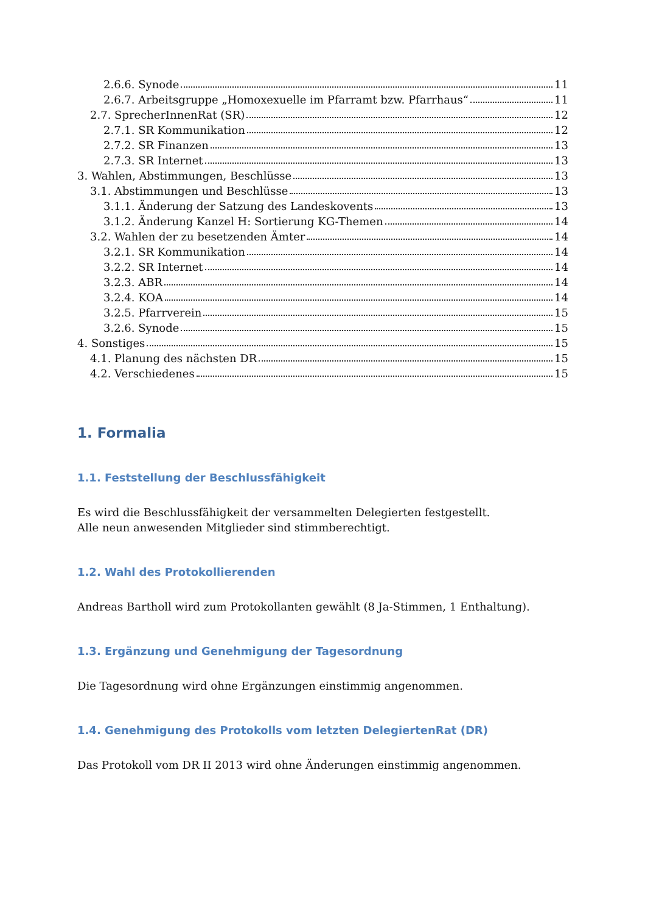2.6.6. Synode 11
2.6.7. Arbeitsgruppe „Homoxexuelle im Pfarramt bzw. Pfarrhaus“ 11
2.7. SprecherInnenRat (SR) 12
2.7.1. SR Kommunikation 12
2.7.2. SR Finanzen 13
2.7.3. SR Internet 13
3. Wahlen, Abstimmungen, Beschlüsse 13
3.1. Abstimmungen und Beschlüsse 13
3.1.1. Änderung der Satzung des Landeskovents 13
3.1.2. Änderung Kanzel H: Sortierung KG-Themen 14
3.2. Wahlen der zu besetzenden Ämter 14
3.2.1. SR Kommunikation 14
3.2.2. SR Internet 14
3.2.3. ABR 14
3.2.4. KOA 14
3.2.5. Pfarrverein 15
3.2.6. Synode 15
4. Sonstiges 15
4.1. Planung des nächsten DR 15
4.2. Verschiedenes 15
1. Formalia
1.1. Feststellung der Beschlussfähigkeit
Es wird die Beschlussfähigkeit der versammelten Delegierten festgestellt.
Alle neun anwesenden Mitglieder sind stimmberechtigt.
1.2. Wahl des Protokollierenden
Andreas Bartholl wird zum Protokollanten gewählt (8 Ja-Stimmen, 1 Enthaltung).
1.3. Ergänzung und Genehmigung der Tagesordnung
Die Tagesordnung wird ohne Ergänzungen einstimmig angenommen.
1.4. Genehmigung des Protokolls vom letzten DelegiertenRat (DR)
Das Protokoll vom DR II 2013 wird ohne Änderungen einstimmig angenommen.